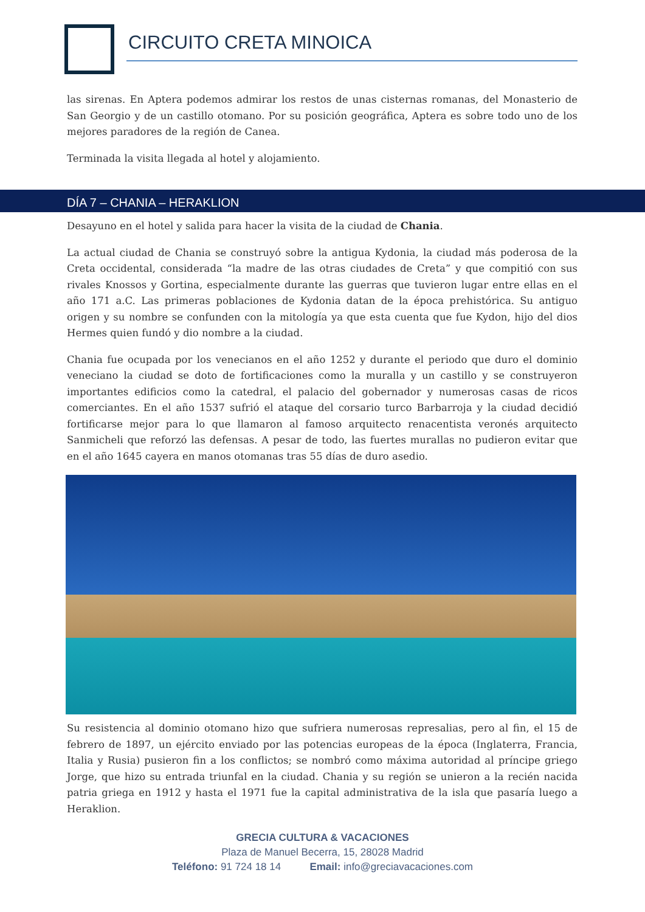CIRCUITO CRETA MINOICA
las sirenas. En Aptera podemos admirar los restos de unas cisternas romanas, del Monasterio de San Georgio y de un castillo otomano. Por su posición geográfica, Aptera es sobre todo uno de los mejores paradores de la región de Canea.
Terminada la visita llegada al hotel y alojamiento.
DÍA 7 – CHANIA – HERAKLION
Desayuno en el hotel y salida para hacer la visita de la ciudad de Chania.
La actual ciudad de Chania se construyó sobre la antigua Kydonia, la ciudad más poderosa de la Creta occidental, considerada “la madre de las otras ciudades de Creta” y que compitió con sus rivales Knossos y Gortina, especialmente durante las guerras que tuvieron lugar entre ellas en el año 171 a.C. Las primeras poblaciones de Kydonia datan de la época prehistórica. Su antiguo origen y su nombre se confunden con la mitología ya que esta cuenta que fue Kydon, hijo del dios Hermes quien fundó y dio nombre a la ciudad.
Chania fue ocupada por los venecianos en el año 1252 y durante el periodo que duro el dominio veneciano la ciudad se doto de fortificaciones como la muralla y un castillo y se construyeron importantes edificios como la catedral, el palacio del gobernador y numerosas casas de ricos comerciantes. En el año 1537 sufrió el ataque del corsario turco Barbarroja y la ciudad decidió fortificarse mejor para lo que llamaron al famoso arquitecto renacentista veronés arquitecto Sanmicheli que reforzó las defensas. A pesar de todo, las fuertes murallas no pudieron evitar que en el año 1645 cayera en manos otomanas tras 55 días de duro asedio.
Su resistencia al dominio otomano hizo que sufriera numerosas represalias, pero al fin, el 15 de febrero de 1897, un ejército enviado por las potencias europeas de la época (Inglaterra, Francia, Italia y Rusia) pusieron fin a los conflictos; se nombró como máxima autoridad al príncipe griego Jorge, que hizo su entrada triunfal en la ciudad. Chania y su región se unieron a la recién nacida patria griega en 1912 y hasta el 1971 fue la capital administrativa de la isla que pasaría luego a Heraklion.
GRECIA CULTURA & VACACIONES
Plaza de Manuel Becerra, 15, 28028 Madrid
Teléfono: 91 724 18 14 Email: info@greciavacaciones.com